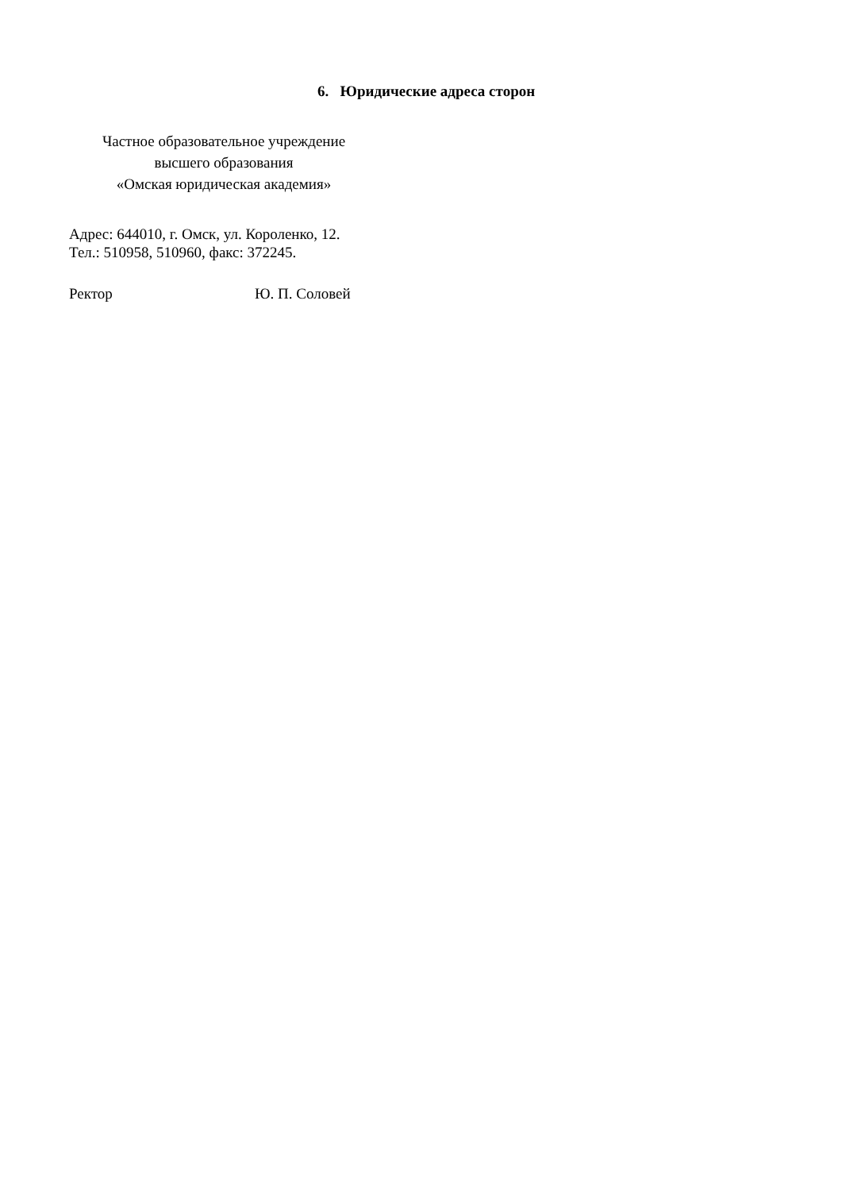6. Юридические адреса сторон
Частное образовательное учреждение
высшего образования
«Омская юридическая академия»
Адрес: 644010, г. Омск, ул. Короленко, 12.
Тел.: 510958, 510960, факс: 372245.
Ректор Ю. П. Соловей